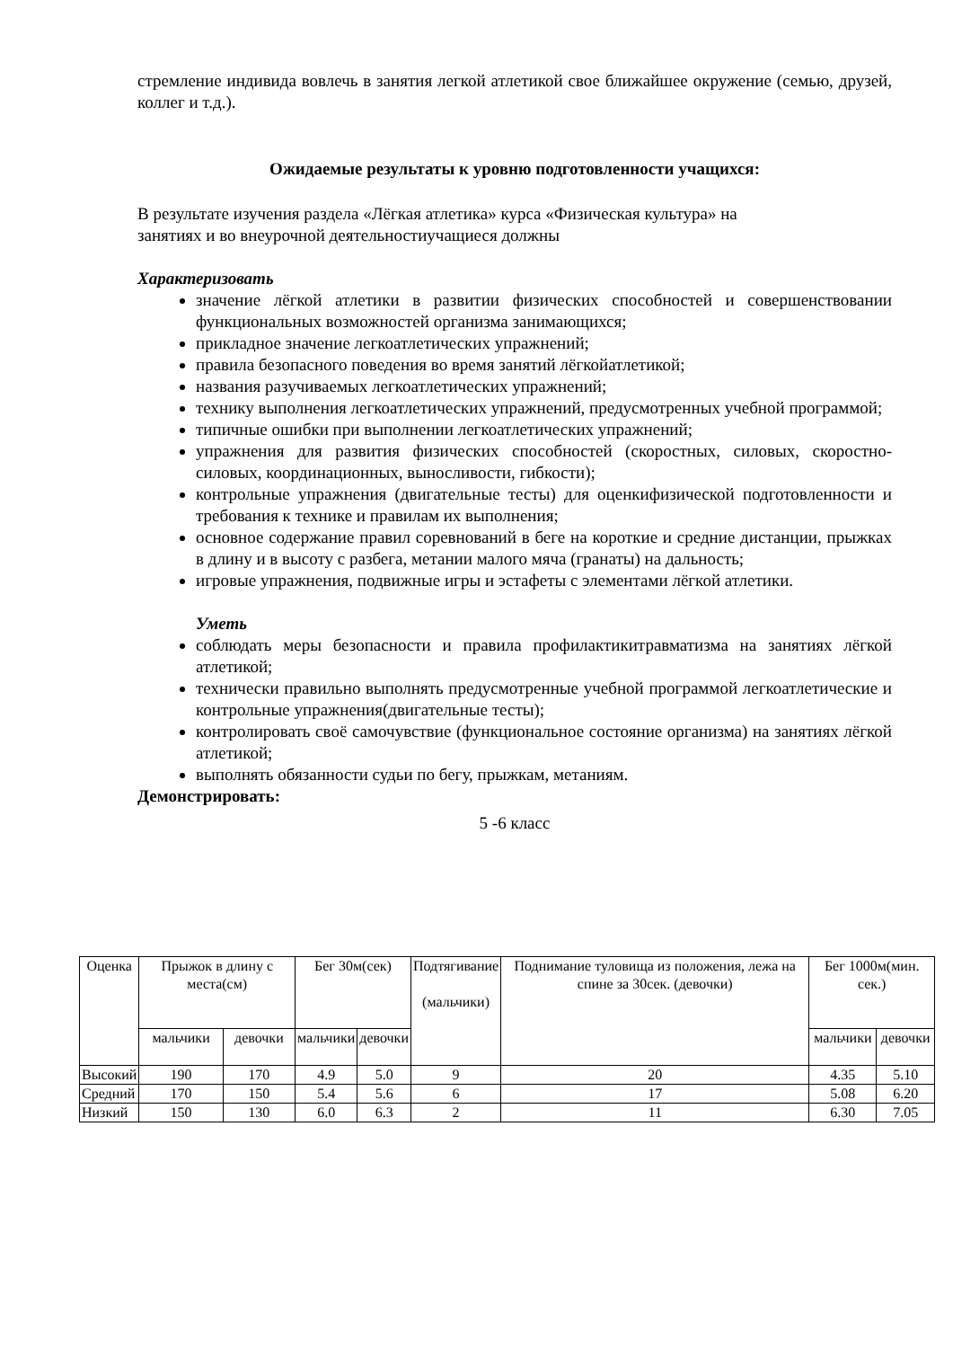стремление индивида вовлечь в занятия легкой атлетикой свое ближайшее окружение (семью, друзей, коллег и т.д.).
Ожидаемые результаты к уровню подготовленности учащихся:
В результате изучения раздела «Лёгкая атлетика» курса «Физическая культура» на
занятиях и во внеурочной деятельностиучащиеся должны
Характеризовать
значение лёгкой атлетики в развитии физических способностей и совершенствовании функциональных возможностей организма занимающихся;
прикладное значение легкоатлетических упражнений;
правила безопасного поведения во время занятий лёгкойатлетикой;
названия разучиваемых легкоатлетических упражнений;
технику выполнения легкоатлетических упражнений, предусмотренных учебной программой;
типичные ошибки при выполнении легкоатлетических упражнений;
упражнения для развития физических способностей (скоростных, силовых, скоростно-силовых, координационных, выносливости, гибкости);
контрольные упражнения (двигательные тесты) для оценкифизической подготовленности и требования к технике и правилам их выполнения;
основное содержание правил соревнований в беге на короткие и средние дистанции, прыжках в длину и в высоту с разбега, метании малого мяча (гранаты) на дальность;
игровые упражнения, подвижные игры и эстафеты с элементами лёгкой атлетики.
Уметь
соблюдать меры безопасности и правила профилактикитравматизма на занятиях лёгкой атлетикой;
технически правильно выполнять предусмотренные учебной программой легкоатлетические и контрольные упражнения(двигательные тесты);
контролировать своё самочувствие (функциональное состояние организма) на занятиях лёгкой атлетикой;
выполнять обязанности судьи по бегу, прыжкам, метаниям.
Демонстрировать:
5 -6 класс
| Оценка | Прыжок в длину с места(см) | | Бег 30м(сек) | | Подтягивание (мальчики) | Поднимание туловища из положения, лежа на спине за 30сек. (девочки) | Бег 1000м(мин. сек.) | |
| --- | --- | --- | --- | --- | --- | --- | --- | --- |
| | мальчики | девочки | мальчики | девочки | | | мальчики | девочки |
| Высокий | 190 | 170 | 4.9 | 5.0 | 9 | 20 | 4.35 | 5.10 |
| Средний | 170 | 150 | 5.4 | 5.6 | 6 | 17 | 5.08 | 6.20 |
| Низкий | 150 | 130 | 6.0 | 6.3 | 2 | 11 | 6.30 | 7.05 |